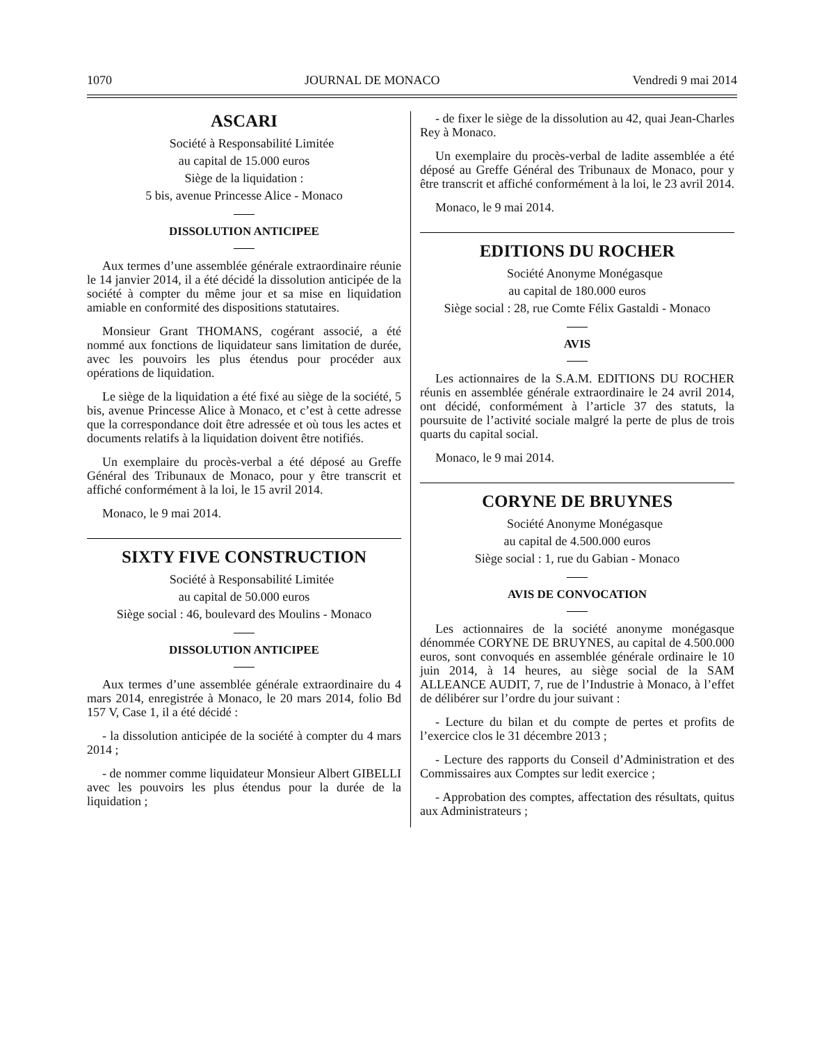1070 JOURNAL DE MONACO Vendredi 9 mai 2014
ASCARI
Société à Responsabilité Limitée
au capital de 15.000 euros
Siège de la liquidation :
5 bis, avenue Princesse Alice - Monaco
DISSOLUTION ANTICIPEE
Aux termes d’une assemblée générale extraordinaire réunie le 14 janvier 2014, il a été décidé la dissolution anticipée de la société à compter du même jour et sa mise en liquidation amiable en conformité des dispositions statutaires.
Monsieur Grant THOMANS, cogérant associé, a été nommé aux fonctions de liquidateur sans limitation de durée, avec les pouvoirs les plus étendus pour procéder aux opérations de liquidation.
Le siège de la liquidation a été fixé au siège de la société, 5 bis, avenue Princesse Alice à Monaco, et c’est à cette adresse que la correspondance doit être adressée et où tous les actes et documents relatifs à la liquidation doivent être notifiés.
Un exemplaire du procès-verbal a été déposé au Greffe Général des Tribunaux de Monaco, pour y être transcrit et affiché conformément à la loi, le 15 avril 2014.
Monaco, le 9 mai 2014.
SIXTY FIVE CONSTRUCTION
Société à Responsabilité Limitée
au capital de 50.000 euros
Siège social : 46, boulevard des Moulins - Monaco
DISSOLUTION ANTICIPEE
Aux termes d’une assemblée générale extraordinaire du 4 mars 2014, enregistrée à Monaco, le 20 mars 2014, folio Bd 157 V, Case 1, il a été décidé :
- la dissolution anticipée de la société à compter du 4 mars 2014 ;
- de nommer comme liquidateur Monsieur Albert GIBELLI avec les pouvoirs les plus étendus pour la durée de la liquidation ;
- de fixer le siège de la dissolution au 42, quai Jean-Charles Rey à Monaco.
Un exemplaire du procès-verbal de ladite assemblée a été déposé au Greffe Général des Tribunaux de Monaco, pour y être transcrit et affiché conformément à la loi, le 23 avril 2014.
Monaco, le 9 mai 2014.
EDITIONS DU ROCHER
Société Anonyme Monégasque
au capital de 180.000 euros
Siège social : 28, rue Comte Félix Gastaldi - Monaco
AVIS
Les actionnaires de la S.A.M. EDITIONS DU ROCHER réunis en assemblée générale extraordinaire le 24 avril 2014, ont décidé, conformément à l’article 37 des statuts, la poursuite de l’activité sociale malgré la perte de plus de trois quarts du capital social.
Monaco, le 9 mai 2014.
CORYNE DE BRUYNES
Société Anonyme Monégasque
au capital de 4.500.000 euros
Siège social : 1, rue du Gabian - Monaco
AVIS DE CONVOCATION
Les actionnaires de la société anonyme monégasque dénommée CORYNE DE BRUYNES, au capital de 4.500.000 euros, sont convoqués en assemblée générale ordinaire le 10 juin 2014, à 14 heures, au siège social de la SAM ALLEANCE AUDIT, 7, rue de l’Industrie à Monaco, à l’effet de délibérer sur l’ordre du jour suivant :
- Lecture du bilan et du compte de pertes et profits de l’exercice clos le 31 décembre 2013 ;
- Lecture des rapports du Conseil d’Administration et des Commissaires aux Comptes sur ledit exercice ;
- Approbation des comptes, affectation des résultats, quitus aux Administrateurs ;